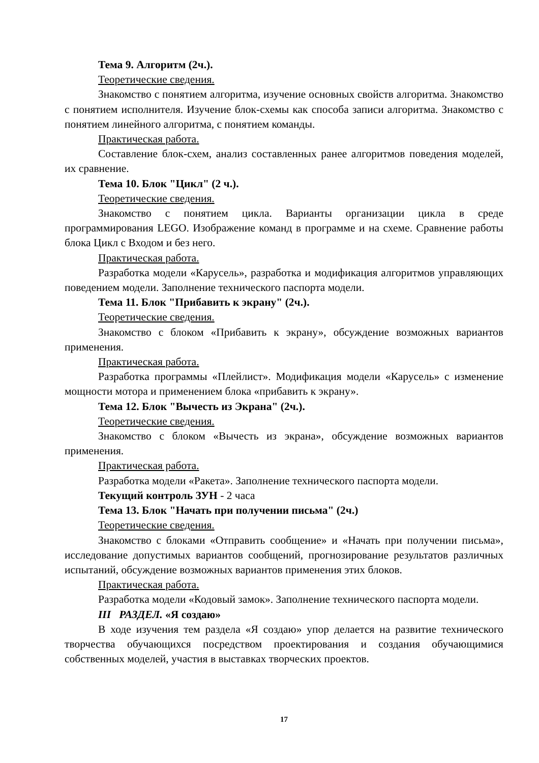Тема 9. Алгоритм (2ч.).
Теоретические сведения.
Знакомство с понятием алгоритма, изучение основных свойств алгоритма. Знакомство с понятием исполнителя. Изучение блок-схемы как способа записи алгоритма. Знакомство с понятием линейного алгоритма, с понятием команды.
Практическая работа.
Составление блок-схем, анализ составленных ранее алгоритмов поведения моделей, их сравнение.
Тема 10. Блок "Цикл" (2 ч.).
Теоретические сведения.
Знакомство с понятием цикла. Варианты организации цикла в среде программирования LEGO. Изображение команд в программе и на схеме. Сравнение работы блока Цикл с Входом и без него.
Практическая работа.
Разработка модели «Карусель», разработка и модификация алгоритмов управляющих поведением модели. Заполнение технического паспорта модели.
Тема 11. Блок "Прибавить к экрану" (2ч.).
Теоретические сведения.
Знакомство с блоком «Прибавить к экрану», обсуждение возможных вариантов применения.
Практическая работа.
Разработка программы «Плейлист». Модификация модели «Карусель» с изменение мощности мотора и применением блока «прибавить к экрану».
Тема 12. Блок "Вычесть из Экрана" (2ч.).
Теоретические сведения.
Знакомство с блоком «Вычесть из экрана», обсуждение возможных вариантов применения.
Практическая работа.
Разработка модели «Ракета». Заполнение технического паспорта модели.
Текущий контроль ЗУН - 2 часа
Тема 13. Блок "Начать при получении письма" (2ч.)
Теоретические сведения.
Знакомство с блоками «Отправить сообщение» и «Начать при получении письма», исследование допустимых вариантов сообщений, прогнозирование результатов различных испытаний, обсуждение возможных вариантов применения этих блоков.
Практическая работа.
Разработка модели «Кодовый замок». Заполнение технического паспорта модели.
III РАЗДЕЛ. «Я создаю»
В ходе изучения тем раздела «Я создаю» упор делается на развитие технического творчества обучающихся посредством проектирования и создания обучающимися собственных моделей, участия в выставках творческих проектов.
17